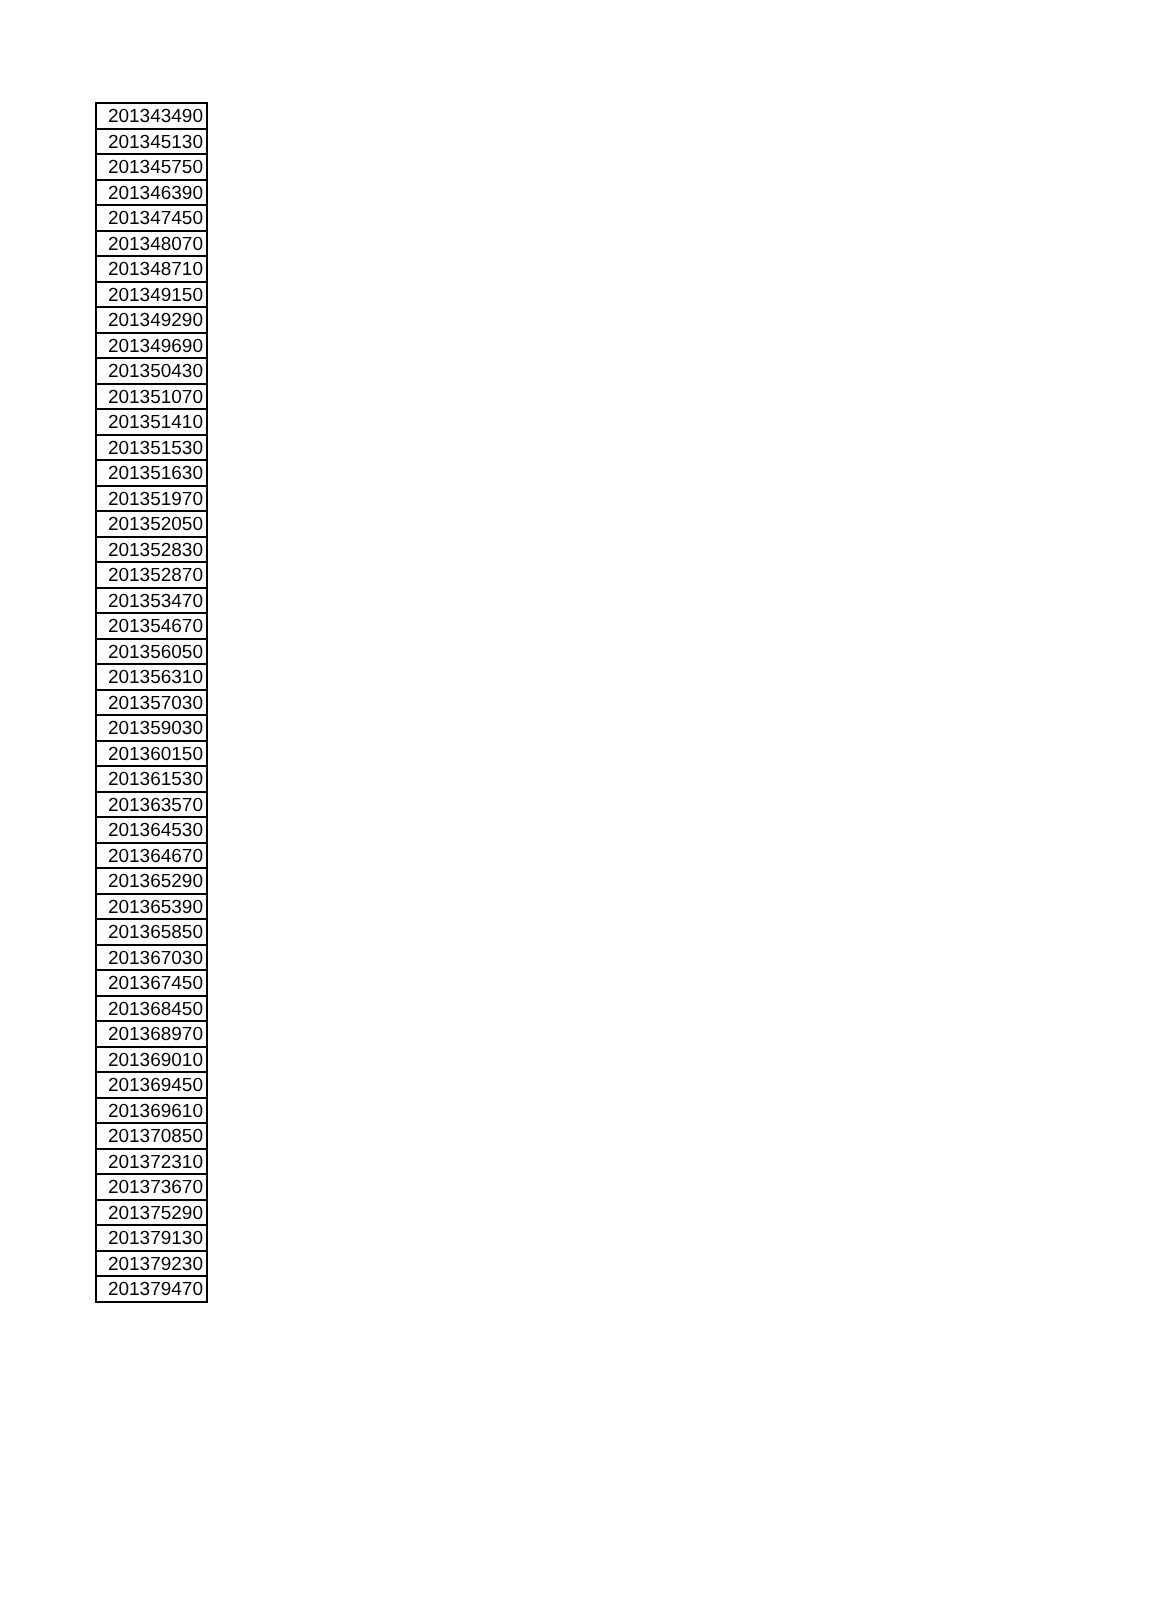| 201343490 |
| 201345130 |
| 201345750 |
| 201346390 |
| 201347450 |
| 201348070 |
| 201348710 |
| 201349150 |
| 201349290 |
| 201349690 |
| 201350430 |
| 201351070 |
| 201351410 |
| 201351530 |
| 201351630 |
| 201351970 |
| 201352050 |
| 201352830 |
| 201352870 |
| 201353470 |
| 201354670 |
| 201356050 |
| 201356310 |
| 201357030 |
| 201359030 |
| 201360150 |
| 201361530 |
| 201363570 |
| 201364530 |
| 201364670 |
| 201365290 |
| 201365390 |
| 201365850 |
| 201367030 |
| 201367450 |
| 201368450 |
| 201368970 |
| 201369010 |
| 201369450 |
| 201369610 |
| 201370850 |
| 201372310 |
| 201373670 |
| 201375290 |
| 201379130 |
| 201379230 |
| 201379470 |